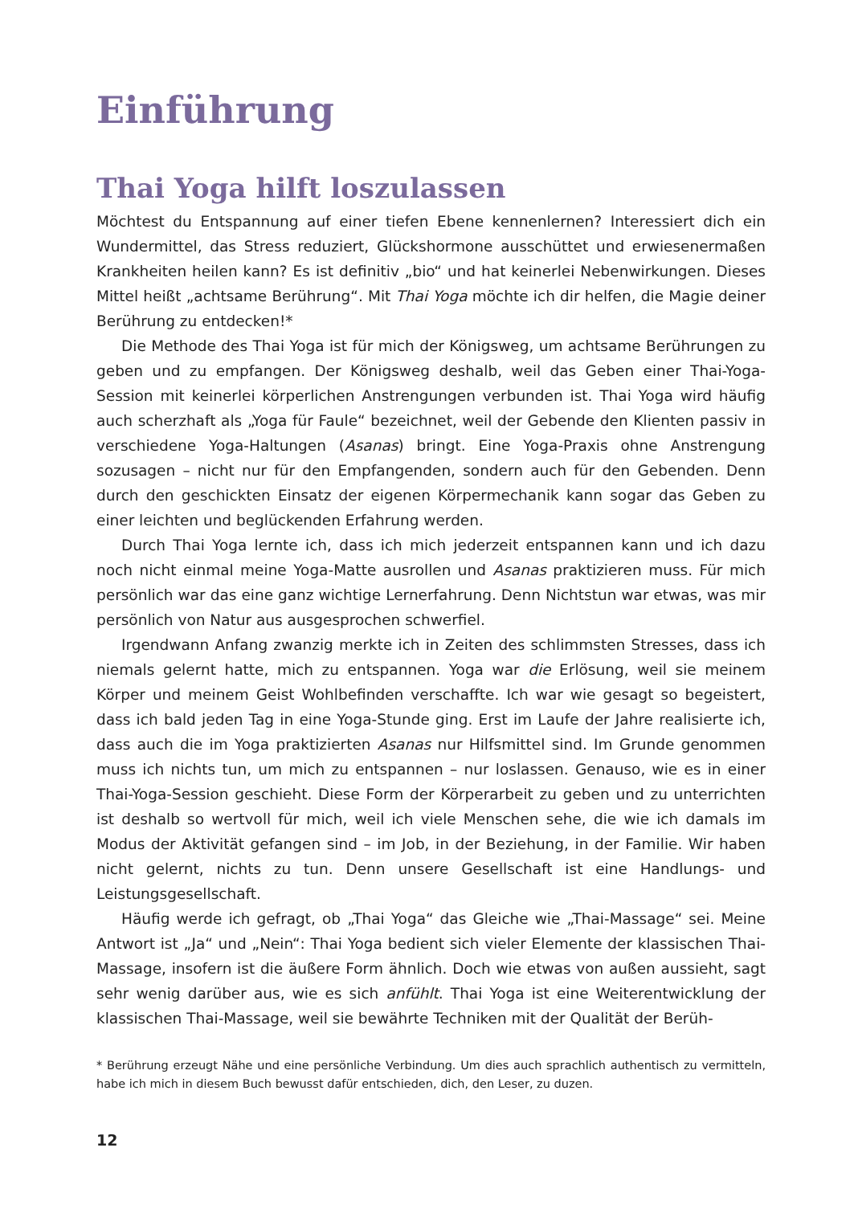Einführung
Thai Yoga hilft loszulassen
Möchtest du Entspannung auf einer tiefen Ebene kennenlernen? Interessiert dich ein Wundermittel, das Stress reduziert, Glückshormone ausschüttet und erwiesenermaßen Krankheiten heilen kann? Es ist definitiv „bio“ und hat keinerlei Nebenwirkungen. Dieses Mittel heißt „achtsame Berührung“. Mit Thai Yoga möchte ich dir helfen, die Magie deiner Berührung zu entdecken!*
Die Methode des Thai Yoga ist für mich der Königsweg, um achtsame Berührungen zu geben und zu empfangen. Der Königsweg deshalb, weil das Geben einer Thai-Yoga-Session mit keinerlei körperlichen Anstrengungen verbunden ist. Thai Yoga wird häufig auch scherzhaft als „Yoga für Faule“ bezeichnet, weil der Gebende den Klienten passiv in verschiedene Yoga-Haltungen (Asanas) bringt. Eine Yoga-Praxis ohne Anstrengung sozusagen – nicht nur für den Empfangenden, sondern auch für den Gebenden. Denn durch den geschickten Einsatz der eigenen Körpermechanik kann sogar das Geben zu einer leichten und beglückenden Erfahrung werden.
Durch Thai Yoga lernte ich, dass ich mich jederzeit entspannen kann und ich dazu noch nicht einmal meine Yoga-Matte ausrollen und Asanas praktizieren muss. Für mich persönlich war das eine ganz wichtige Lernerfahrung. Denn Nichtstun war etwas, was mir persönlich von Natur aus ausgesprochen schwerfiel.
Irgendwann Anfang zwanzig merkte ich in Zeiten des schlimmsten Stresses, dass ich niemals gelernt hatte, mich zu entspannen. Yoga war die Erlösung, weil sie meinem Körper und meinem Geist Wohlbefinden verschaffte. Ich war wie gesagt so begeistert, dass ich bald jeden Tag in eine Yoga-Stunde ging. Erst im Laufe der Jahre realisierte ich, dass auch die im Yoga praktizierten Asanas nur Hilfsmittel sind. Im Grunde genommen muss ich nichts tun, um mich zu entspannen – nur loslassen. Genauso, wie es in einer Thai-Yoga-Session geschieht. Diese Form der Körperarbeit zu geben und zu unterrichten ist deshalb so wertvoll für mich, weil ich viele Menschen sehe, die wie ich damals im Modus der Aktivität gefangen sind – im Job, in der Beziehung, in der Familie. Wir haben nicht gelernt, nichts zu tun. Denn unsere Gesellschaft ist eine Handlungs- und Leistungsgesellschaft.
Häufig werde ich gefragt, ob „Thai Yoga“ das Gleiche wie „Thai-Massage“ sei. Meine Antwort ist „Ja“ und „Nein“: Thai Yoga bedient sich vieler Elemente der klassischen Thai-Massage, insofern ist die äußere Form ähnlich. Doch wie etwas von außen aussieht, sagt sehr wenig darüber aus, wie es sich anfühlt. Thai Yoga ist eine Weiterentwicklung der klassischen Thai-Massage, weil sie bewährte Techniken mit der Qualität der Berüh-
* Berührung erzeugt Nähe und eine persönliche Verbindung. Um dies auch sprachlich authentisch zu vermitteln, habe ich mich in diesem Buch bewusst dafür entschieden, dich, den Leser, zu duzen.
12